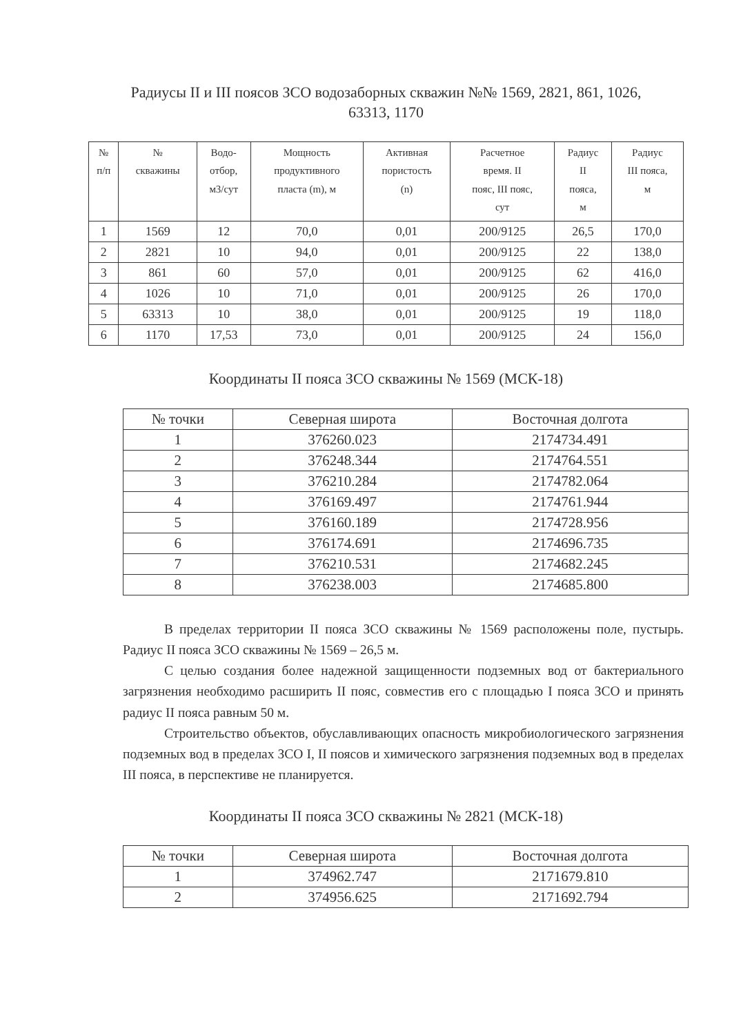Радиусы II и III поясов ЗСО водозаборных скважин №№ 1569, 2821, 861, 1026,
63313, 1170
| № п/п | № скважины | Водо- отбор, м3/сут | Мощность продуктивного пласта (m), м | Активная пористость (n) | Расчетное время. II пояс, III пояс, сут | Радиус II пояса, м | Радиус III пояса, м |
| --- | --- | --- | --- | --- | --- | --- | --- |
| 1 | 1569 | 12 | 70,0 | 0,01 | 200/9125 | 26,5 | 170,0 |
| 2 | 2821 | 10 | 94,0 | 0,01 | 200/9125 | 22 | 138,0 |
| 3 | 861 | 60 | 57,0 | 0,01 | 200/9125 | 62 | 416,0 |
| 4 | 1026 | 10 | 71,0 | 0,01 | 200/9125 | 26 | 170,0 |
| 5 | 63313 | 10 | 38,0 | 0,01 | 200/9125 | 19 | 118,0 |
| 6 | 1170 | 17,53 | 73,0 | 0,01 | 200/9125 | 24 | 156,0 |
Координаты II пояса ЗСО скважины № 1569 (МСК-18)
| № точки | Северная широта | Восточная долгота |
| --- | --- | --- |
| 1 | 376260.023 | 2174734.491 |
| 2 | 376248.344 | 2174764.551 |
| 3 | 376210.284 | 2174782.064 |
| 4 | 376169.497 | 2174761.944 |
| 5 | 376160.189 | 2174728.956 |
| 6 | 376174.691 | 2174696.735 |
| 7 | 376210.531 | 2174682.245 |
| 8 | 376238.003 | 2174685.800 |
В пределах территории II пояса ЗСО скважины № 1569 расположены поле, пустырь. Радиус II пояса ЗСО скважины № 1569 – 26,5 м.
С целью создания более надежной защищенности подземных вод от бактериального загрязнения необходимо расширить II пояс, совместив его с площадью I пояса ЗСО и принять радиус II пояса равным 50 м.
Строительство объектов, обуславливающих опасность микробиологического загрязнения подземных вод в пределах ЗСО I, II поясов и химического загрязнения подземных вод в пределах III пояса, в перспективе не планируется.
Координаты II пояса ЗСО скважины № 2821 (МСК-18)
| № точки | Северная широта | Восточная долгота |
| --- | --- | --- |
| 1 | 374962.747 | 2171679.810 |
| 2 | 374956.625 | 2171692.794 |